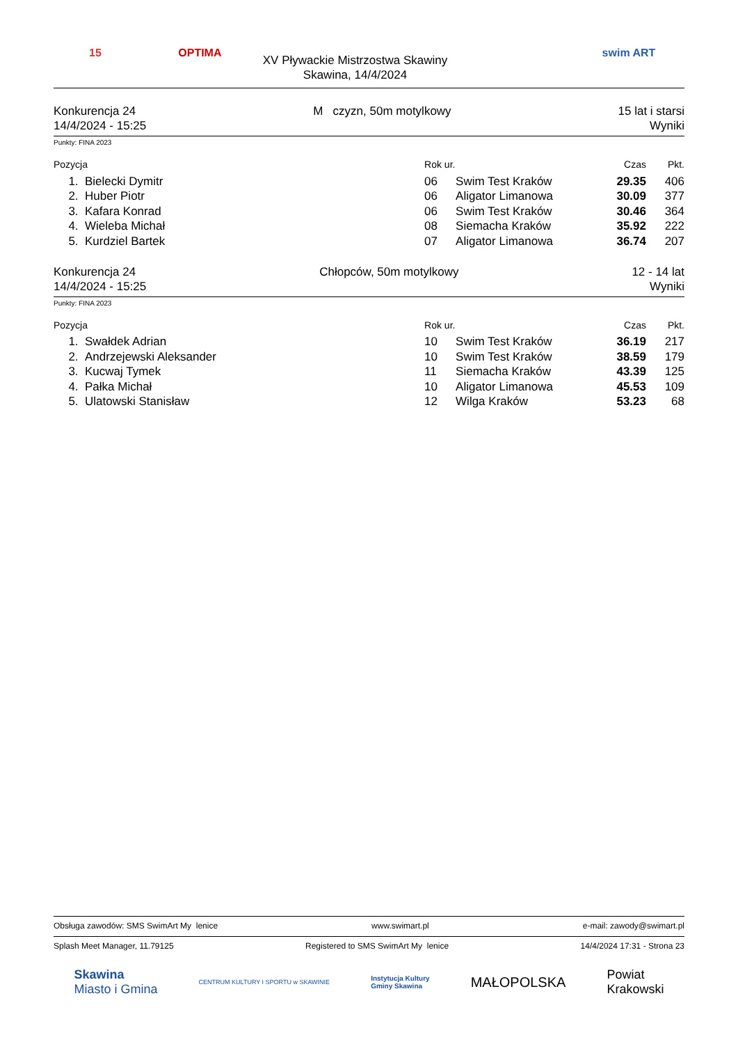15
OPTIMA
XV Pływackie Mistrzostwa Skawiny
Skawina, 14/4/2024
swim ART
Konkurencja 24
14/4/2024 - 15:25
M czyzn, 50m motylkowy 15 lat i starsi
Wyniki
Punkty: FINA 2023
| Pozycja | | Rok ur. | | Czas | Pkt. |
| --- | --- | --- | --- | --- | --- |
| 1. | Bielecki Dymitr | 06 | Swim Test Kraków | 29.35 | 406 |
| 2. | Huber Piotr | 06 | Aligator Limanowa | 30.09 | 377 |
| 3. | Kafara Konrad | 06 | Swim Test Kraków | 30.46 | 364 |
| 4. | Wieleba Michał | 08 | Siemacha Kraków | 35.92 | 222 |
| 5. | Kurdziel Bartek | 07 | Aligator Limanowa | 36.74 | 207 |
Konkurencja 24
14/4/2024 - 15:25
Chłopców, 50m motylkowy 12 - 14 lat
Wyniki
Punkty: FINA 2023
| Pozycja | | Rok ur. | | Czas | Pkt. |
| --- | --- | --- | --- | --- | --- |
| 1. | Swałdek Adrian | 10 | Swim Test Kraków | 36.19 | 217 |
| 2. | Andrzejewski Aleksander | 10 | Swim Test Kraków | 38.59 | 179 |
| 3. | Kucwaj Tymek | 11 | Siemacha Kraków | 43.39 | 125 |
| 4. | Pałka Michał | 10 | Aligator Limanowa | 45.53 | 109 |
| 5. | Ulatowski Stanisław | 12 | Wilga Kraków | 53.23 | 68 |
Obsługa zawodów: SMS SwimArt My lenice www.swimart.pl e-mail: zawody@swimart.pl
Splash Meet Manager, 11.79125 Registered to SMS SwimArt My lenice 14/4/2024 17:31 - Strona 23
Skawina
Miasto i Gmina
CENTRUM KULTURY I SPORTU w SKAWINIE
Instytucja Kultury
Gminy Skawina
MAŁOPOLSKA
Powiat
Krakowski